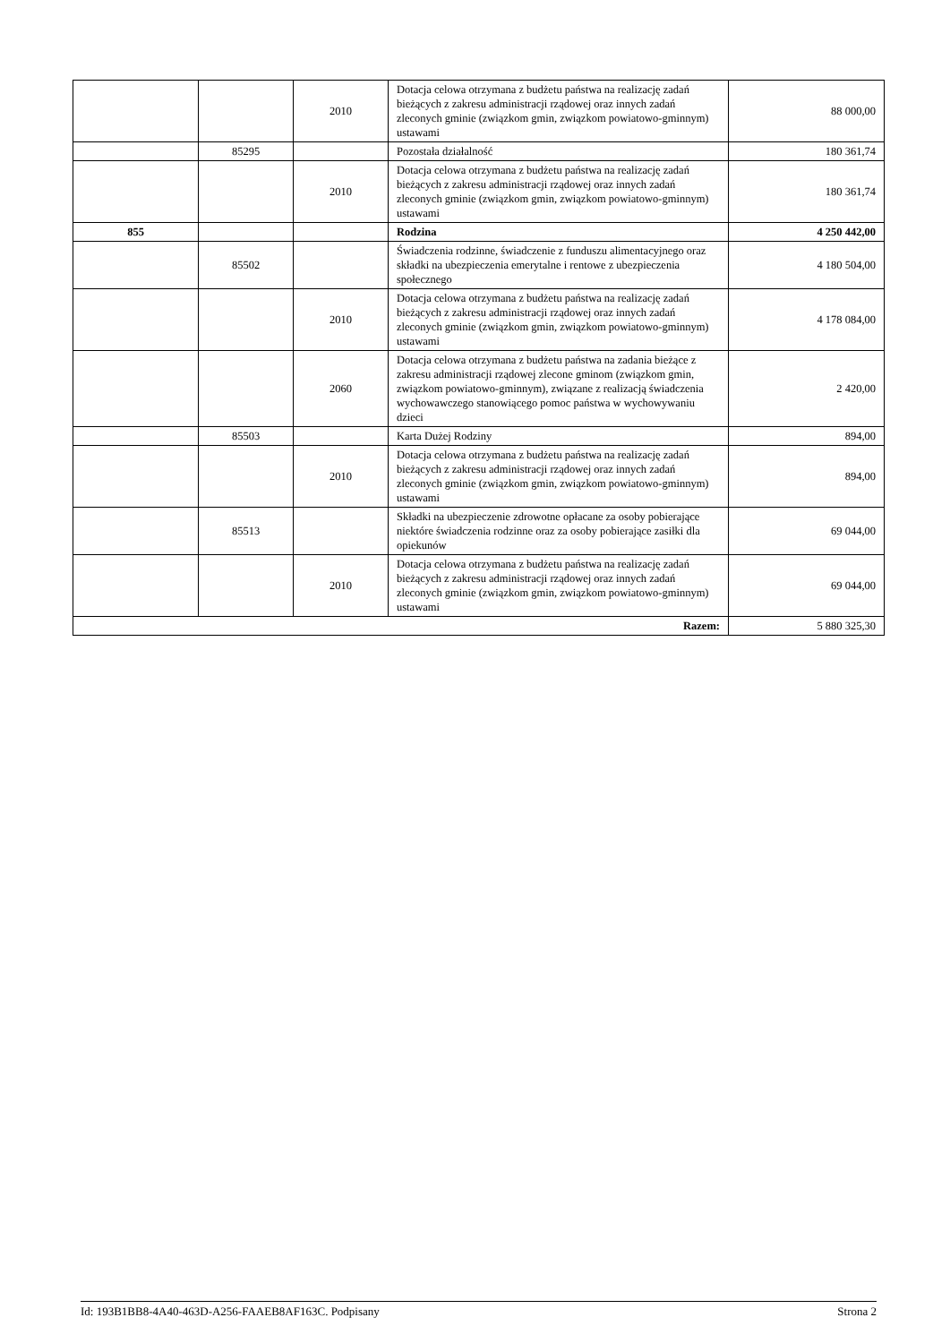| | | 2010 | Dotacja celowa otrzymana z budżetu państwa na realizację zadań bieżących z zakresu administracji rządowej oraz innych zadań zleconych gminie (związkom gmin, związkom powiatowo-gminnym) ustawami | 88 000,00 |
| | 85295 | | Pozostała działalność | 180 361,74 |
| | | 2010 | Dotacja celowa otrzymana z budżetu państwa na realizację zadań bieżących z zakresu administracji rządowej oraz innych zadań zleconych gminie (związkom gmin, związkom powiatowo-gminnym) ustawami | 180 361,74 |
| 855 | | | Rodzina | 4 250 442,00 |
| | 85502 | | Świadczenia rodzinne, świadczenie z funduszu alimentacyjnego oraz składki na ubezpieczenia emerytalne i rentowe z ubezpieczenia społecznego | 4 180 504,00 |
| | | 2010 | Dotacja celowa otrzymana z budżetu państwa na realizację zadań bieżących z zakresu administracji rządowej oraz innych zadań zleconych gminie (związkom gmin, związkom powiatowo-gminnym) ustawami | 4 178 084,00 |
| | | 2060 | Dotacja celowa otrzymana z budżetu państwa na zadania bieżące z zakresu administracji rządowej zlecone gminom (związkom gmin, związkom powiatowo-gminnym), związane z realizacją świadczenia wychowawczego stanowiącego pomoc państwa w wychowywaniu dzieci | 2 420,00 |
| | 85503 | | Karta Dużej Rodziny | 894,00 |
| | | 2010 | Dotacja celowa otrzymana z budżetu państwa na realizację zadań bieżących z zakresu administracji rządowej oraz innych zadań zleconych gminie (związkom gmin, związkom powiatowo-gminnym) ustawami | 894,00 |
| | 85513 | | Składki na ubezpieczenie zdrowotne opłacane za osoby pobierające niektóre świadczenia rodzinne oraz za osoby pobierające zasiłki dla opiekunów | 69 044,00 |
| | | 2010 | Dotacja celowa otrzymana z budżetu państwa na realizację zadań bieżących z zakresu administracji rządowej oraz innych zadań zleconych gminie (związkom gmin, związkom powiatowo-gminnym) ustawami | 69 044,00 |
| Razem: | | | | 5 880 325,30 |
Id: 193B1BB8-4A40-463D-A256-FAAEB8AF163C. Podpisany Strona 2